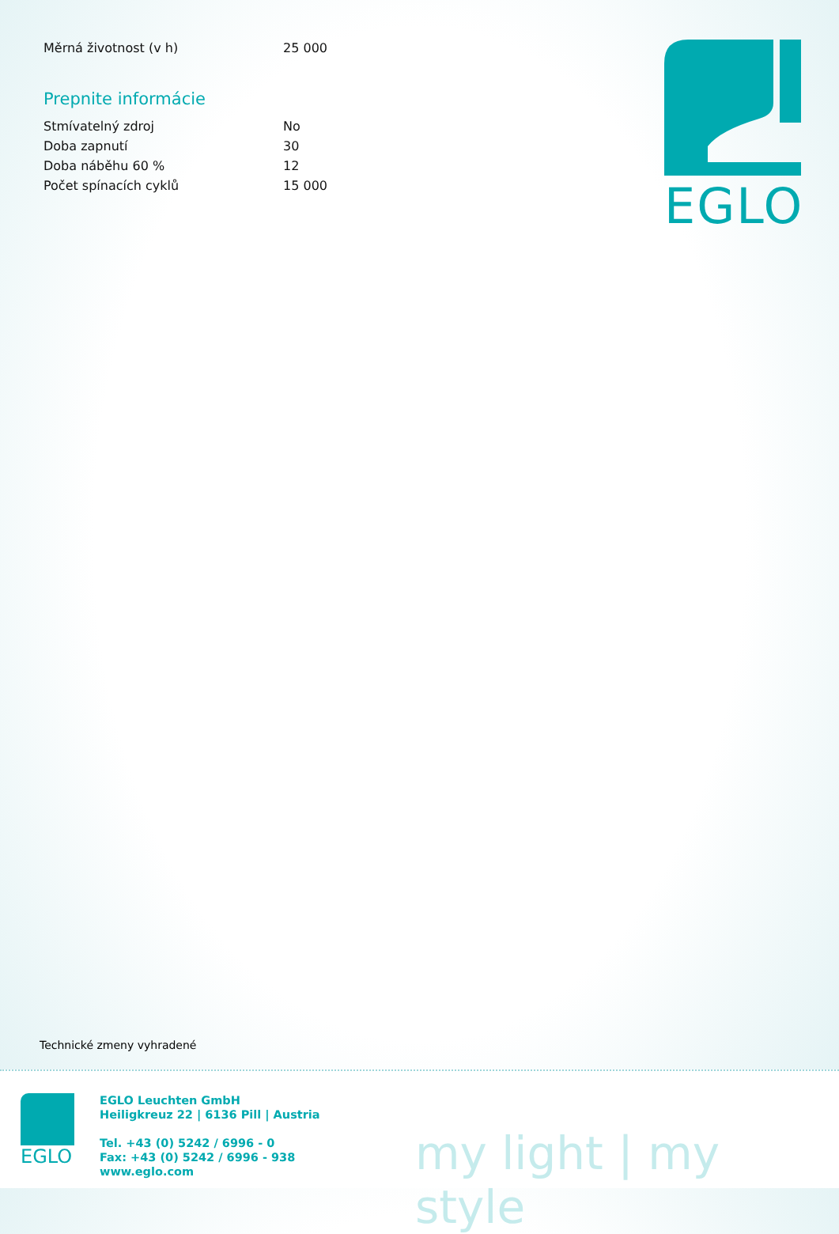| Měrná životnost (v h) | 25 000 |
Prepnite informácie
| Stmívatelný zdroj | No |
| Doba zapnutí | 30 |
| Doba náběhu 60 % | 12 |
| Počet spínacích cyklů | 15 000 |
EGLO
Technické zmeny vyhradené
EGLO
EGLO Leuchten GmbH
Heiligkreuz 22 | 6136 Pill | Austria
Tel. +43 (0) 5242 / 6996 - 0
Fax: +43 (0) 5242 / 6996 - 938
www.eglo.com
my light | my style